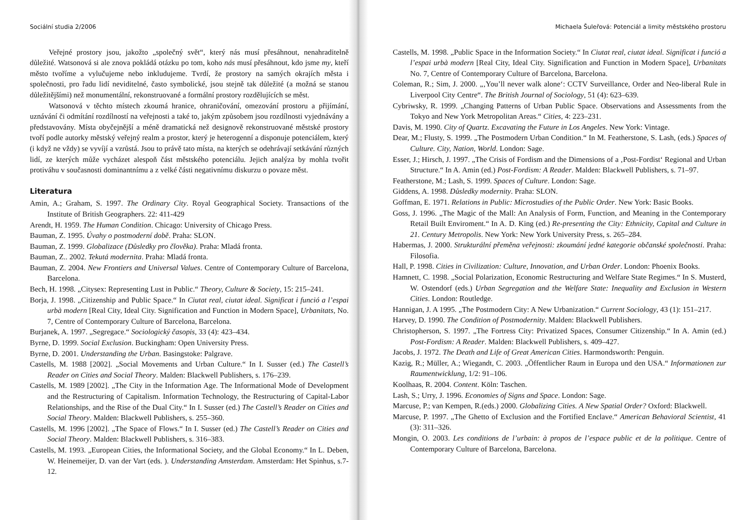Sociální studia 2/2006
Veřejné prostory jsou, jakožto „společný svět“, který nás musí přesáhnout, nenahraditelně důležité. Watsonová si ale znova pokládá otázku po tom, koho nás musí přesáhnout, kdo jsme my, kteří město tvoříme a vylučujeme nebo inkludujeme. Tvrdí, že prostory na samých okrajích města i společnosti, pro řadu lidí neviditelné, často symbolické, jsou stejně tak důležité (a možná se stanou důležitějšími) než monumentální, rekonstruované a formální prostory rozdělujících se měst.
Watsonová v těchto místech zkoumá hranice, ohraničování, omezování prostoru a přijímání, uznávání či odmítání rozdílností na veřejnosti a také to, jakým způsobem jsou rozdílnosti vyjednávány a představovány. Místa obyčejnější a méně dramatická než designově rekonstruované městské prostory tvoří podle autorky městský veřejný realm a prostor, který je heterogenní a disponuje potenciálem, který (i když ne vždy) se vyvíjí a vzrůstá. Jsou to právě tato místa, na kterých se odehrávají setkávání různých lidí, ze kterých může vycházet alespoň část městského potenciálu. Jejich analýza by mohla tvořit protiváhu v současnosti dominantnímu a z velké části negativnímu diskurzu o povaze měst.
Literatura
Amin, A.; Graham, S. 1997. The Ordinary City. Royal Geographical Society. Transactions of the Institute of British Geographers. 22: 411-429
Arendt, H. 1959. The Human Condition. Chicago: University of Chicago Press.
Bauman, Z. 1995. Úvahy o postmoderní době. Praha: SLON.
Bauman, Z. 1999. Globalizace (Důsledky pro člověka). Praha: Mladá fronta.
Bauman, Z.. 2002. Tekutá modernita. Praha: Mladá fronta.
Bauman, Z. 2004. New Frontiers and Universal Values. Centre of Contemporary Culture of Barcelona, Barcelona.
Bech, H. 1998. „Citysex: Representing Lust in Public.“ Theory, Culture & Society, 15: 215–241.
Borja, J. 1998. „Citizenship and Public Space.“ In Ciutat real, ciutat ideal. Significat i funció a l’espai urbà modern [Real City, Ideal City. Signification and Function in Modern Space], Urbanitats, No. 7, Centre of Contemporary Culture of Barcelona, Barcelona.
Burjanek, A. 1997. „Segregace.“ Sociologický časopis, 33 (4): 423–434.
Byrne, D. 1999. Social Exclusion. Buckingham: Open University Press.
Byrne, D. 2001. Understanding the Urban. Basingstoke: Palgrave.
Castells, M. 1988 [2002]. „Social Movements and Urban Culture.“ In I. Susser (ed.) The Castell’s Reader on Cities and Social Theory. Malden: Blackwell Publishers, s. 176–239.
Castells, M. 1989 [2002]. „The City in the Information Age. The Informational Mode of Development and the Restructuring of Capitalism. Information Technology, the Restructuring of Capital-Labor Relationships, and the Rise of the Dual City.“ In I. Susser (ed.) The Castell’s Reader on Cities and Social Theory. Malden: Blackwell Publishers, s. 255–360.
Castells, M. 1996 [2002]. „The Space of Flows.“ In I. Susser (ed.) The Castell’s Reader on Cities and Social Theory. Malden: Blackwell Publishers, s. 316–383.
Castells, M. 1993. „European Cities, the Informational Society, and the Global Economy.“ In L. Deben, W. Heinemeijer, D. van der Vart (eds. ). Understanding Amsterdam. Amsterdam: Het Spinhus, s.7-12.
Michaela Šuleřová: Potenciál a limity městského prostoru
Castells, M. 1998. „Public Space in the Information Society.“ In Ciutat real, ciutat ideal. Significat i funció a l’espai urbà modern [Real City, Ideal City. Signification and Function in Modern Space], Urbanitats No. 7, Centre of Contemporary Culture of Barcelona, Barcelona.
Coleman, R.; Sim, J. 2000. „‚You’ll never walk alone‘: CCTV Surveillance, Order and Neo-liberal Rule in Liverpool City Centre“. The British Journal of Sociology, 51 (4): 623–639.
Cybriwsky, R. 1999. „Changing Patterns of Urban Public Space. Observations and Assessments from the Tokyo and New York Metropolitan Areas.“ Cities, 4: 223–231.
Davis, M. 1990. City of Quartz. Excavating the Future in Los Angeles. New York: Vintage.
Dear, M.; Flusty, S. 1999. „The Postmodern Urban Condition.“ In M. Featherstone, S. Lash, (eds.) Spaces of Culture. City, Nation, World. London: Sage.
Esser, J.; Hirsch, J. 1997. „The Crisis of Fordism and the Dimensions of a ‚Post-Fordist‘ Regional and Urban Structure.“ In A. Amin (ed.) Post-Fordism: A Reader. Malden: Blackwell Publishers, s. 71–97.
Featherstone, M.; Lash, S. 1999. Spaces of Culture. London: Sage.
Giddens, A. 1998. Důsledky modernity. Praha: SLON.
Goffman, E. 1971. Relations in Public: Microstudies of the Public Order. New York: Basic Books.
Goss, J. 1996. „The Magic of the Mall: An Analysis of Form, Function, and Meaning in the Contemporary Retail Built Enviroment.“ In A. D. King (ed.) Re-presenting the City: Ethnicity, Capital and Culture in 21. Century Metropolis. New York: New York University Press, s. 265–284.
Habermas, J. 2000. Strukturální přeměna veřejnosti: zkoumání jedné kategorie občanské společnosti. Praha: Filosofia.
Hall, P. 1998. Cities in Civilization: Culture, Innovation, and Urban Order. London: Phoenix Books.
Hamnett, C. 1998. „Social Polarization, Economic Restructuring and Welfare State Regimes.“ In S. Musterd, W. Ostendorf (eds.) Urban Segregation and the Welfare State: Inequality and Exclusion in Western Cities. London: Routledge.
Hannigan, J. A 1995. „The Postmodern City: A New Urbanization.“ Current Sociology, 43 (1): 151–217.
Harvey, D. 1990. The Condition of Postmodernity. Malden: Blackwell Publishers.
Christopherson, S. 1997. „The Fortress City: Privatized Spaces, Consumer Citizenship.“ In A. Amin (ed.) Post-Fordism: A Reader. Malden: Blackwell Publishers, s. 409–427.
Jacobs, J. 1972. The Death and Life of Great American Cities. Harmondsworth: Penguin.
Kazig, R.; Müller, A.; Wiegandt, C. 2003. „Öffentlicher Raum in Europa und den USA.“ Informationen zur Raumentwicklung, 1/2: 91–106.
Koolhaas, R. 2004. Content. Köln: Taschen.
Lash, S.; Urry, J. 1996. Economies of Signs and Space. London: Sage.
Marcuse, P.; van Kempen, R.(eds.) 2000. Globalizing Cities. A New Spatial Order? Oxford: Blackwell.
Marcuse, P. 1997. „The Ghetto of Exclusion and the Fortified Enclave.“ American Behavioral Scientist, 41 (3): 311–326.
Mongin, O. 2003. Les conditions de l’urbain: à propos de l’espace public et de la politique. Centre of Contemporary Culture of Barcelona, Barcelona.